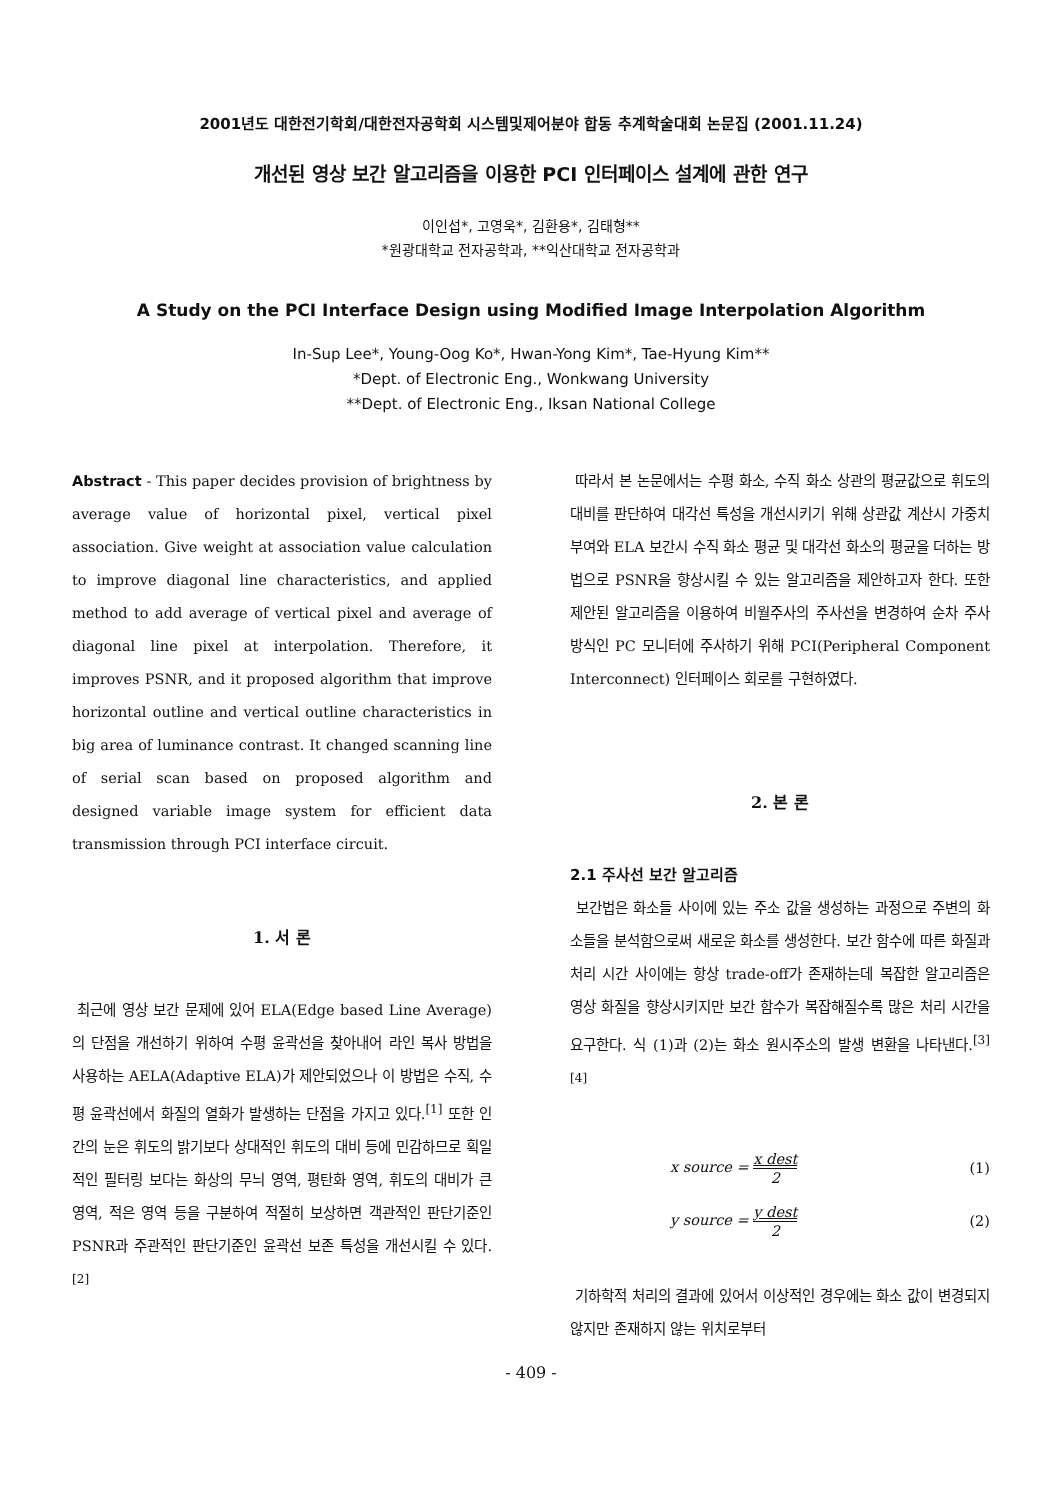2001년도 대한전기학회/대한전자공학회 시스템및제어분야 합동 추계학술대회 논문집 (2001.11.24)
개선된 영상 보간 알고리즘을 이용한 PCI 인터페이스 설계에 관한 연구
이인섭*, 고영욱*, 김환용*, 김태형**
*원광대학교 전자공학과, **익산대학교 전자공학과
A Study on the PCI Interface Design using Modified Image Interpolation Algorithm
In-Sup Lee*, Young-Oog Ko*, Hwan-Yong Kim*, Tae-Hyung Kim**
*Dept. of Electronic Eng., Wonkwang University
**Dept. of Electronic Eng., Iksan National College
Abstract - This paper decides provision of brightness by average value of horizontal pixel, vertical pixel association. Give weight at association value calculation to improve diagonal line characteristics, and applied method to add average of vertical pixel and average of diagonal line pixel at interpolation. Therefore, it improves PSNR, and it proposed algorithm that improve horizontal outline and vertical outline characteristics in big area of luminance contrast. It changed scanning line of serial scan based on proposed algorithm and designed variable image system for efficient data transmission through PCI interface circuit.
1. 서 론
최근에 영상 보간 문제에 있어 ELA(Edge based Line Average)의 단점을 개선하기 위하여 수평 윤곽선을 찾아내어 라인 복사 방법을 사용하는 AELA(Adaptive ELA)가 제안되었으나 이 방법은 수직, 수평 윤곽선에서 화질의 열화가 발생하는 단점을 가지고 있다.<sup>[1]</sup> 또한 인간의 눈은 휘도의 밝기보다 상대적인 휘도의 대비 등에 민감하므로 획일적인 필터링 보다는 화상의 무늬 영역, 평탄화 영역, 휘도의 대비가 큰 영역, 적은 영역 등을 구분하여 적절히 보상하면 객관적인 판단기준인 PSNR과 주관적인 판단기준인 윤곽선 보존 특성을 개선시킬 수 있다.<sup>[2]</sup>
따라서 본 논문에서는 수평 화소, 수직 화소 상관의 평균값으로 휘도의 대비를 판단하여 대각선 특성을 개선시키기 위해 상관값 계산시 가중치 부여와 ELA 보간시 수직 화소 평균 및 대각선 화소의 평균을 더하는 방법으로 PSNR을 향상시킬 수 있는 알고리즘을 제안하고자 한다. 또한 제안된 알고리즘을 이용하여 비월주사의 주사선을 변경하여 순차 주사 방식인 PC 모니터에 주사하기 위해 PCI(Peripheral Component Interconnect) 인터페이스 회로를 구현하였다.
2. 본 론
2.1 주사선 보간 알고리즘
보간법은 화소들 사이에 있는 주소 값을 생성하는 과정으로 주변의 화소들을 분석함으로써 새로운 화소를 생성한다. 보간 함수에 따른 화질과 처리 시간 사이에는 항상 trade-off가 존재하는데 복잡한 알고리즘은 영상 화질을 향상시키지만 보간 함수가 복잡해질수록 많은 처리 시간을 요구한다. 식 (1)과 (2)는 화소 원시주소의 발생 변환을 나타낸다.<sup>[3][4]</sup>
x source = x dest 2 (1)
y source = y dest 2 (2)
기하학적 처리의 결과에 있어서 이상적인 경우에는 화소 값이 변경되지 않지만 존재하지 않는 위치로부터
- 409 -